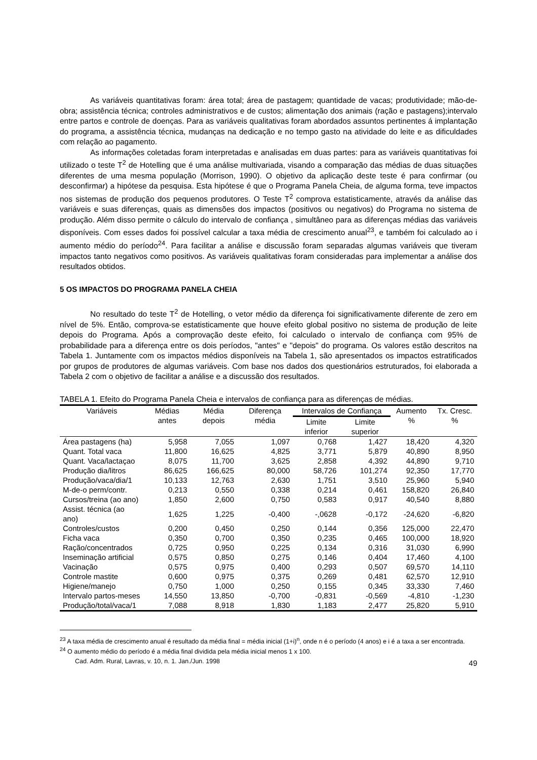As variáveis quantitativas foram: área total; área de pastagem; quantidade de vacas; produtividade; mão-de-obra; assistência técnica; controles administrativos e de custos; alimentação dos animais (ração e pastagens);intervalo entre partos e controle de doenças. Para as variáveis qualitativas foram abordados assuntos pertinentes á implantação do programa, a assistência técnica, mudanças na dedicação e no tempo gasto na atividade do leite e as dificuldades com relação ao pagamento.
As informações coletadas foram interpretadas e analisadas em duas partes: para as variáveis quantitativas foi utilizado o teste T<sup>2</sup> de Hotelling que é uma análise multivariada, visando a comparação das médias de duas situações diferentes de uma mesma população (Morrison, 1990). O objetivo da aplicação deste teste é para confirmar (ou desconfirmar) a hipótese da pesquisa. Esta hipótese é que o Programa Panela Cheia, de alguma forma, teve impactos nos sistemas de produção dos pequenos produtores. O Teste T<sup>2</sup> comprova estatisticamente, através da análise das variáveis e suas diferenças, quais as dimensões dos impactos (positivos ou negativos) do Programa no sistema de produção. Além disso permite o cálculo do intervalo de confiança , simultâneo para as diferenças médias das variáveis disponíveis. Com esses dados foi possível calcular a taxa média de crescimento anual<sup>23</sup>, e também foi calculado ao i aumento médio do período<sup>24</sup>. Para facilitar a análise e discussão foram separadas algumas variáveis que tiveram impactos tanto negativos como positivos. As variáveis qualitativas foram consideradas para implementar a análise dos resultados obtidos.
5 OS IMPACTOS DO PROGRAMA PANELA CHEIA
No resultado do teste T<sup>2</sup> de Hotelling, o vetor médio da diferença foi significativamente diferente de zero em nível de 5%. Então, comprova-se estatisticamente que houve efeito global positivo no sistema de produção de leite depois do Programa. Após a comprovação deste efeito, foi calculado o intervalo de confiança com 95% de probabilidade para a diferença entre os dois períodos, "antes" e "depois" do programa. Os valores estão descritos na Tabela 1. Juntamente com os impactos médios disponíveis na Tabela 1, são apresentados os impactos estratificados por grupos de produtores de algumas variáveis. Com base nos dados dos questionários estruturados, foi elaborada a Tabela 2 com o objetivo de facilitar a análise e a discussão dos resultados.
TABELA 1. Efeito do Programa Panela Cheia e intervalos de confiança para as diferenças de médias.
| Variáveis | Médias antes | Média depois | Diferença média | Intervalos de Confiança | | Aumento % | Tx. Cresc. % |
| --- | --- | --- | --- | --- | --- | --- | --- |
| | | | | Limite inferior | Limite superior | | |
| Área pastagens (ha) | 5,958 | 7,055 | 1,097 | 0,768 | 1,427 | 18,420 | 4,320 |
| Quant. Total vaca | 11,800 | 16,625 | 4,825 | 3,771 | 5,879 | 40,890 | 8,950 |
| Quant. Vaca/lactaçao | 8,075 | 11,700 | 3,625 | 2,858 | 4,392 | 44,890 | 9,710 |
| Produção dia/litros | 86,625 | 166,625 | 80,000 | 58,726 | 101,274 | 92,350 | 17,770 |
| Produção/vaca/dia/1 | 10,133 | 12,763 | 2,630 | 1,751 | 3,510 | 25,960 | 5,940 |
| M-de-o perm/contr. | 0,213 | 0,550 | 0,338 | 0,214 | 0,461 | 158,820 | 26,840 |
| Cursos/treina (ao ano) | 1,850 | 2,600 | 0,750 | 0,583 | 0,917 | 40,540 | 8,880 |
| Assist. técnica (ao ano) | 1,625 | 1,225 | -0,400 | -,0628 | -0,172 | -24,620 | -6,820 |
| Controles/custos | 0,200 | 0,450 | 0,250 | 0,144 | 0,356 | 125,000 | 22,470 |
| Ficha vaca | 0,350 | 0,700 | 0,350 | 0,235 | 0,465 | 100,000 | 18,920 |
| Ração/concentrados | 0,725 | 0,950 | 0,225 | 0,134 | 0,316 | 31,030 | 6,990 |
| Inseminação artificial | 0,575 | 0,850 | 0,275 | 0,146 | 0,404 | 17,460 | 4,100 |
| Vacinação | 0,575 | 0,975 | 0,400 | 0,293 | 0,507 | 69,570 | 14,110 |
| Controle mastite | 0,600 | 0,975 | 0,375 | 0,269 | 0,481 | 62,570 | 12,910 |
| Higiene/manejo | 0,750 | 1,000 | 0,250 | 0,155 | 0,345 | 33,330 | 7,460 |
| Intervalo partos-meses | 14,550 | 13,850 | -0,700 | -0,831 | -0,569 | -4,810 | -1,230 |
| Produção/total/vaca/1 | 7,088 | 8,918 | 1,830 | 1,183 | 2,477 | 25,820 | 5,910 |
<sup>23</sup> A taxa média de crescimento anual é resultado da média final = média inicial (1+i)<sup>n</sup>, onde n é o período (4 anos) e i é a taxa a ser encontrada.
<sup>24</sup> O aumento médio do período é a média final dividida pela média inicial menos 1 x 100.
Cad. Adm. Rural, Lavras, v. 10, n. 1. Jan./Jun. 1998 49